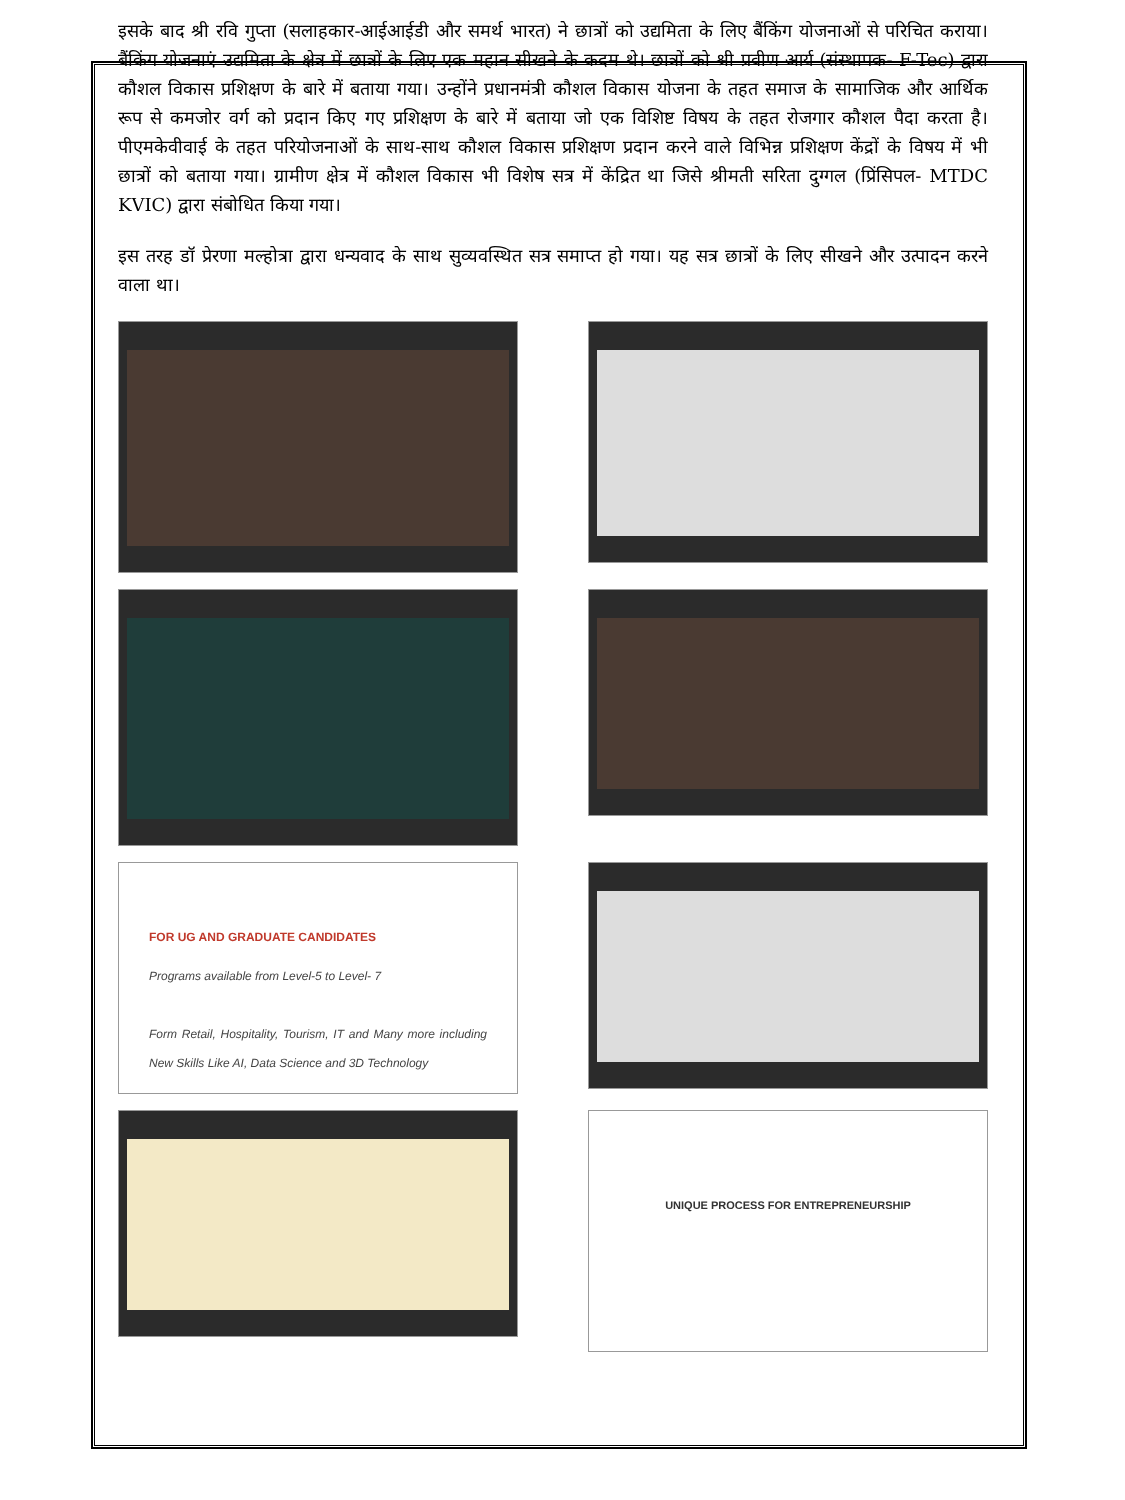इसके बाद श्री रवि गुप्ता (सलाहकार-आईआईडी और समर्थ भारत) ने छात्रों को उद्यमिता के लिए बैंकिंग योजनाओं से परिचित कराया। बैंकिंग योजनाएं उद्यमिता के क्षेत्र में छात्रों के लिए एक महान सीखने के कदम थे। छात्रों को श्री प्रवीण आर्य (संस्थापक- F-Tec) द्वारा कौशल विकास प्रशिक्षण के बारे में बताया गया। उन्होंने प्रधानमंत्री कौशल विकास योजना के तहत समाज के सामाजिक और आर्थिक रूप से कमजोर वर्ग को प्रदान किए गए प्रशिक्षण के बारे में बताया जो एक विशिष्ट विषय के तहत रोजगार कौशल पैदा करता है। पीएमकेवीवाई के तहत परियोजनाओं के साथ-साथ कौशल विकास प्रशिक्षण प्रदान करने वाले विभिन्न प्रशिक्षण केंद्रों के विषय में भी छात्रों को बताया गया। ग्रामीण क्षेत्र में कौशल विकास भी विशेष सत्र में केंद्रित था जिसे श्रीमती सरिता दुग्गल (प्रिंसिपल- MTDC KVIC) द्वारा संबोधित किया गया।
इस तरह डॉ प्रेरणा मल्होत्रा द्वारा धन्यवाद के साथ सुव्यवस्थित सत्र समाप्त हो गया। यह सत्र छात्रों के लिए सीखने और उत्पादन करने वाला था।
FOR UG AND GRADUATE CANDIDATES
Programs available from Level-5 to Level- 7
Form Retail, Hospitality, Tourism, IT and Many more including New Skills Like AI, Data Science and 3D Technology
UNIQUE PROCESS FOR ENTREPRENEURSHIP